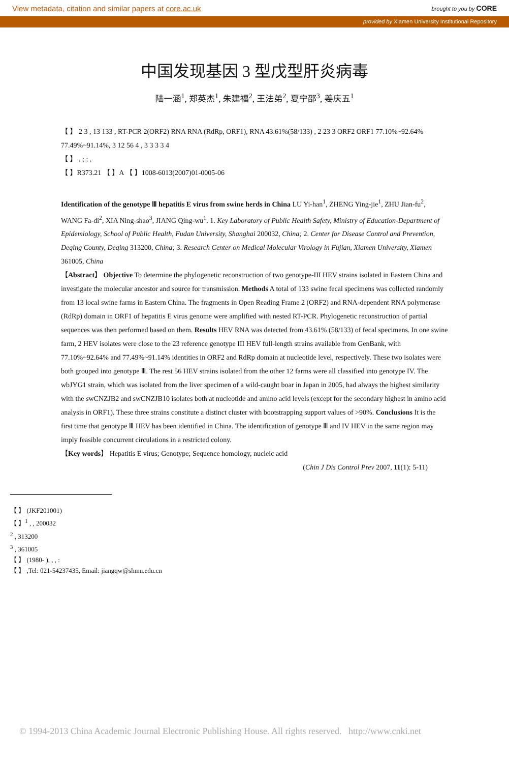View metadata, citation and similar papers at core.ac.uk brought to you by CORE
provided by Xiamen University Institutional Repository
中国发现基因 3 型戊型肝炎病毒
陆一涵<sup>1</sup>, 郑英杰<sup>1</sup>, 朱建福<sup>2</sup>, 王法弟<sup>2</sup>, 夏宁邵<sup>3</sup>, 姜庆五<sup>1</sup>
【 】 2 3 , 13 133 , RT-PCR 2(ORF2) RNA RNA (RdRp, ORF1), RNA 43.61%(58/133) , 2 23 3 ORF2 ORF1 77.10%~92.64% 77.49%~91.14%, 3 12 56 4 , 3 3 3 3 4
【 】 , ; ; ,
【 】R373.21 【 】A 【 】1008-6013(2007)01-0005-06
Identification of the genotype Ⅲ hepatitis E virus from swine herds in China LU Yi-han<sup>1</sup>, ZHENG Ying-jie<sup>1</sup>, ZHU Jian-fu<sup>2</sup>, WANG Fa-di<sup>2</sup>, XIA Ning-shao<sup>3</sup>, JIANG Qing-wu<sup>1</sup>. 1. Key Laboratory of Public Health Safety, Ministry of Education-Department of Epidemiology, School of Public Health, Fudan University, Shanghai 200032, China; 2. Center for Disease Control and Prevention, Deqing County, Deqing 313200, China; 3. Research Center on Medical Molecular Virology in Fujian, Xiamen University, Xiamen 361005, China
【Abstract】 Objective To determine the phylogenetic reconstruction of two genotype-III HEV strains isolated in Eastern China and investigate the molecular ancestor and source for transmission. Methods A total of 133 swine fecal specimens was collected randomly from 13 local swine farms in Eastern China. The fragments in Open Reading Frame 2 (ORF2) and RNA-dependent RNA polymerase (RdRp) domain in ORF1 of hepatitis E virus genome were amplified with nested RT-PCR. Phylogenetic reconstruction of partial sequences was then performed based on them. Results HEV RNA was detected from 43.61% (58/133) of fecal specimens. In one swine farm, 2 HEV isolates were close to the 23 reference genotype III HEV full-length strains available from GenBank, with 77.10%~92.64% and 77.49%~91.14% identities in ORF2 and RdRp domain at nucleotide level, respectively. These two isolates were both grouped into genotype Ⅲ. The rest 56 HEV strains isolated from the other 12 farms were all classified into genotype IV. The wbJYG1 strain, which was isolated from the liver specimen of a wild-caught boar in Japan in 2005, had always the highest similarity with the swCNZJB2 and swCNZJB10 isolates both at nucleotide and amino acid levels (except for the secondary highest in amino acid analysis in ORF1). These three strains constitute a distinct cluster with bootstrapping support values of >90%. Conclusions It is the first time that genotype Ⅲ HEV has been identified in China. The identification of genotype Ⅲ and IV HEV in the same region may imply feasible concurrent circulations in a restricted colony.
【Key words】 Hepatitis E virus; Genotype; Sequence homology, nucleic acid
(Chin J Dis Control Prev 2007, 11(1): 5-11)
【 】 (JKF201001)
【 】<sup>1</sup> , , 200032
<sup>2</sup> , 313200
<sup>3</sup> , 361005
【 】 (1980- ), , , :
【 】 ,Tel: 021-54237435, Email: jiangqw@shmu.edu.cn
© 1994-2013 China Academic Journal Electronic Publishing House. All rights reserved. http://www.cnki.net